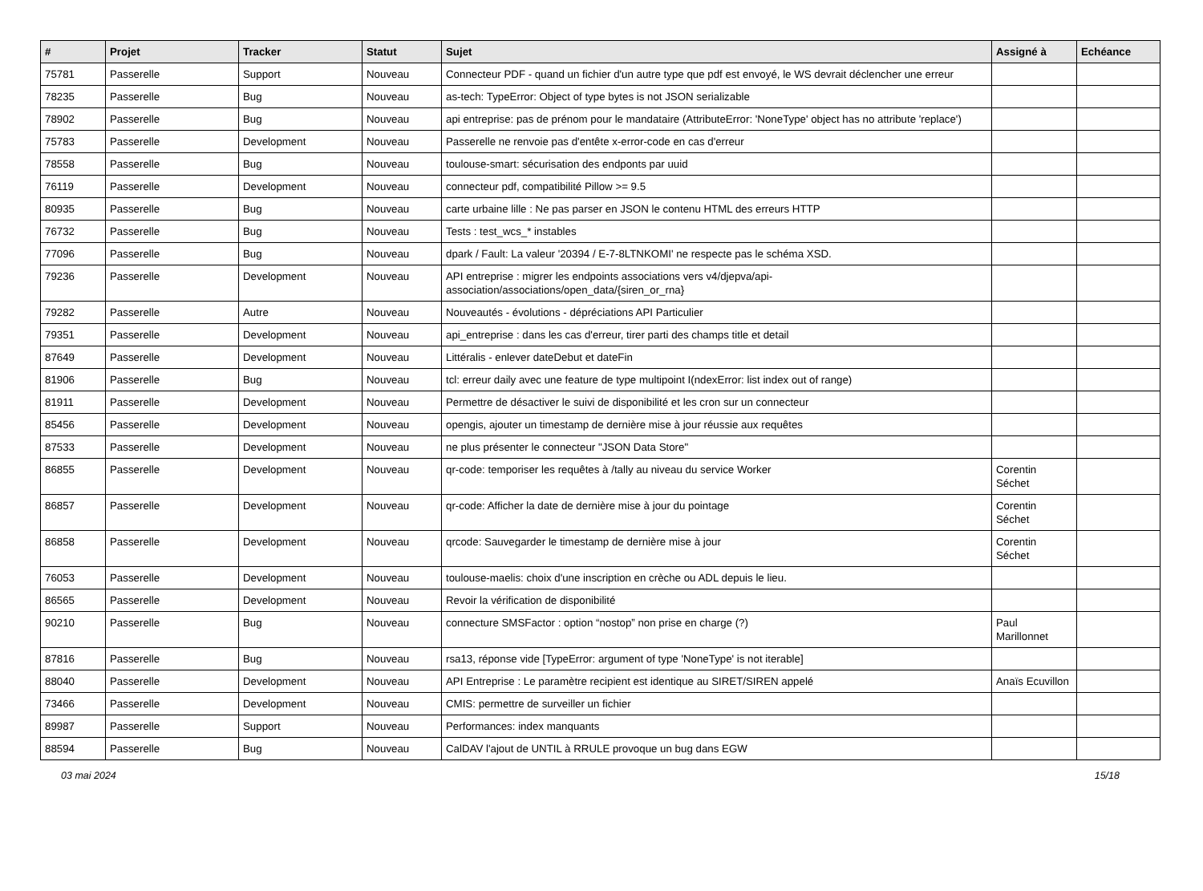| # | Projet | Tracker | Statut | Sujet | Assigné à | Echéance |
| --- | --- | --- | --- | --- | --- | --- |
| 75781 | Passerelle | Support | Nouveau | Connecteur PDF - quand un fichier d'un autre type que pdf est envoyé, le WS devrait déclencher une erreur | | |
| 78235 | Passerelle | Bug | Nouveau | as-tech: TypeError: Object of type bytes is not JSON serializable | | |
| 78902 | Passerelle | Bug | Nouveau | api entreprise: pas de prénom pour le mandataire (AttributeError: 'NoneType' object has no attribute 'replace') | | |
| 75783 | Passerelle | Development | Nouveau | Passerelle ne renvoie pas d'entête x-error-code en cas d'erreur | | |
| 78558 | Passerelle | Bug | Nouveau | toulouse-smart: sécurisation des endponts par uuid | | |
| 76119 | Passerelle | Development | Nouveau | connecteur pdf, compatibilité Pillow >= 9.5 | | |
| 80935 | Passerelle | Bug | Nouveau | carte urbaine lille : Ne pas parser en JSON le contenu HTML des erreurs HTTP | | |
| 76732 | Passerelle | Bug | Nouveau | Tests : test_wcs_* instables | | |
| 77096 | Passerelle | Bug | Nouveau | dpark / Fault: La valeur '20394 / E-7-8LTNKOMI' ne respecte pas le schéma XSD. | | |
| 79236 | Passerelle | Development | Nouveau | API entreprise : migrer les endpoints associations vers v4/djepva/api-association/associations/open_data/{siren_or_rna} | | |
| 79282 | Passerelle | Autre | Nouveau | Nouveautés - évolutions - dépréciations API Particulier | | |
| 79351 | Passerelle | Development | Nouveau | api_entreprise : dans les cas d'erreur, tirer parti des champs title et detail | | |
| 87649 | Passerelle | Development | Nouveau | Littéralis - enlever dateDebut et dateFin | | |
| 81906 | Passerelle | Bug | Nouveau | tcl: erreur daily avec une feature de type multipoint I(ndexError: list index out of range) | | |
| 81911 | Passerelle | Development | Nouveau | Permettre de désactiver le suivi de disponibilité et les cron sur un connecteur | | |
| 85456 | Passerelle | Development | Nouveau | opengis, ajouter un timestamp de dernière mise à jour réussie aux requêtes | | |
| 87533 | Passerelle | Development | Nouveau | ne plus présenter le connecteur "JSON Data Store" | | |
| 86855 | Passerelle | Development | Nouveau | qr-code: temporiser les requêtes à /tally au niveau du service Worker | Corentin Séchet | |
| 86857 | Passerelle | Development | Nouveau | qr-code: Afficher la date de dernière mise à jour du pointage | Corentin Séchet | |
| 86858 | Passerelle | Development | Nouveau | qrcode: Sauvegarder le timestamp de dernière mise à jour | Corentin Séchet | |
| 76053 | Passerelle | Development | Nouveau | toulouse-maelis: choix d'une inscription en crèche ou ADL depuis le lieu. | | |
| 86565 | Passerelle | Development | Nouveau | Revoir la vérification de disponibilité | | |
| 90210 | Passerelle | Bug | Nouveau | connecture SMSFactor : option “nostop” non prise en charge (?) | Paul Marillonnet | |
| 87816 | Passerelle | Bug | Nouveau | rsa13, réponse vide [TypeError: argument of type 'NoneType' is not iterable] | | |
| 88040 | Passerelle | Development | Nouveau | API Entreprise : Le paramètre recipient est identique au SIRET/SIREN appelé | Anaïs Ecuvillon | |
| 73466 | Passerelle | Development | Nouveau | CMIS: permettre de surveiller un fichier | | |
| 89987 | Passerelle | Support | Nouveau | Performances: index manquants | | |
| 88594 | Passerelle | Bug | Nouveau | CalDAV l'ajout de UNTIL à RRULE provoque un bug dans EGW | | |
03 mai 2024 15/18